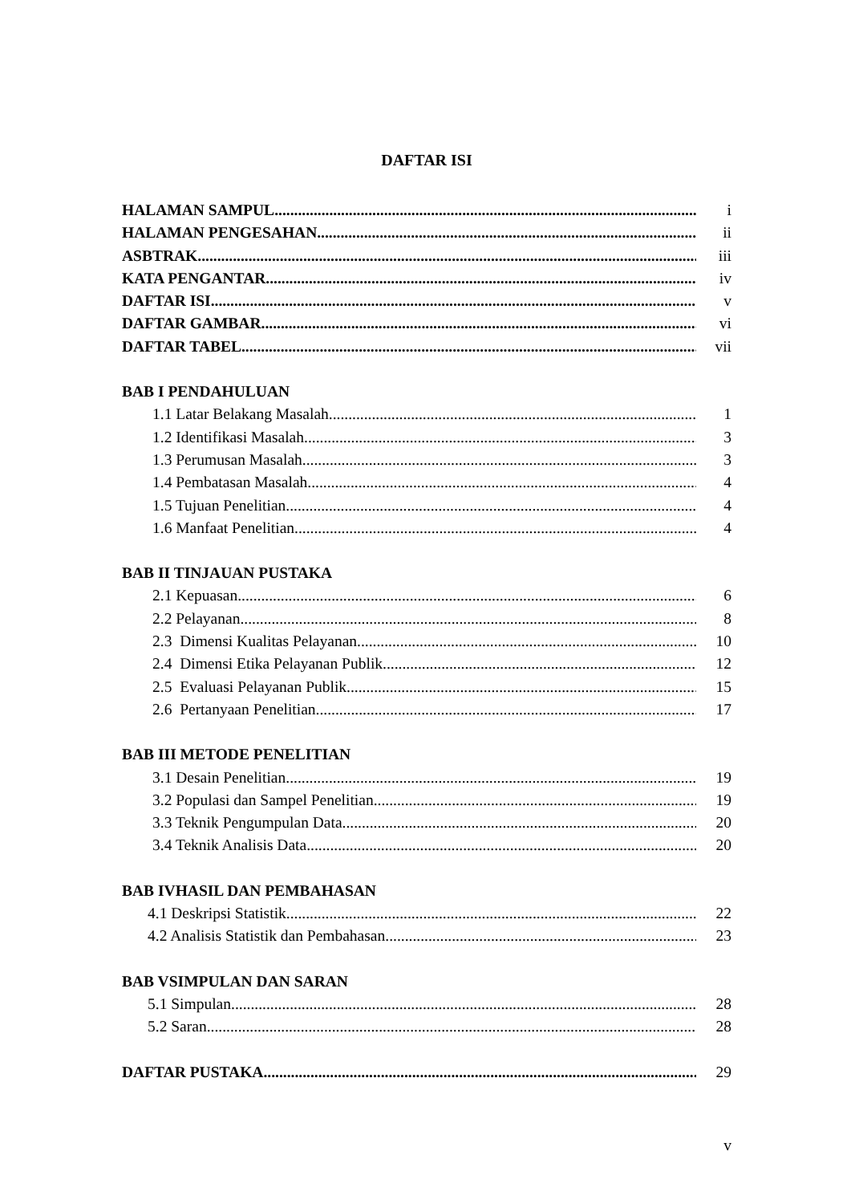DAFTAR ISI
HALAMAN SAMPUL i
HALAMAN PENGESAHAN ii
ASBTRAK iii
KATA PENGANTAR iv
DAFTAR ISI v
DAFTAR GAMBAR vi
DAFTAR TABEL vii
BAB I PENDAHULUAN
1.1 Latar Belakang Masalah 1
1.2 Identifikasi Masalah 3
1.3 Perumusan Masalah 3
1.4 Pembatasan Masalah 4
1.5 Tujuan Penelitian 4
1.6 Manfaat Penelitian 4
BAB II TINJAUAN PUSTAKA
2.1 Kepuasan 6
2.2 Pelayanan 8
2.3 Dimensi Kualitas Pelayanan 10
2.4 Dimensi Etika Pelayanan Publik 12
2.5 Evaluasi Pelayanan Publik 15
2.6 Pertanyaan Penelitian 17
BAB III METODE PENELITIAN
3.1 Desain Penelitian 19
3.2 Populasi dan Sampel Penelitian 19
3.3 Teknik Pengumpulan Data 20
3.4 Teknik Analisis Data 20
BAB IVHASIL DAN PEMBAHASAN
4.1 Deskripsi Statistik 22
4.2 Analisis Statistik dan Pembahasan 23
BAB VSIMPULAN DAN SARAN
5.1 Simpulan 28
5.2 Saran 28
DAFTAR PUSTAKA 29
v